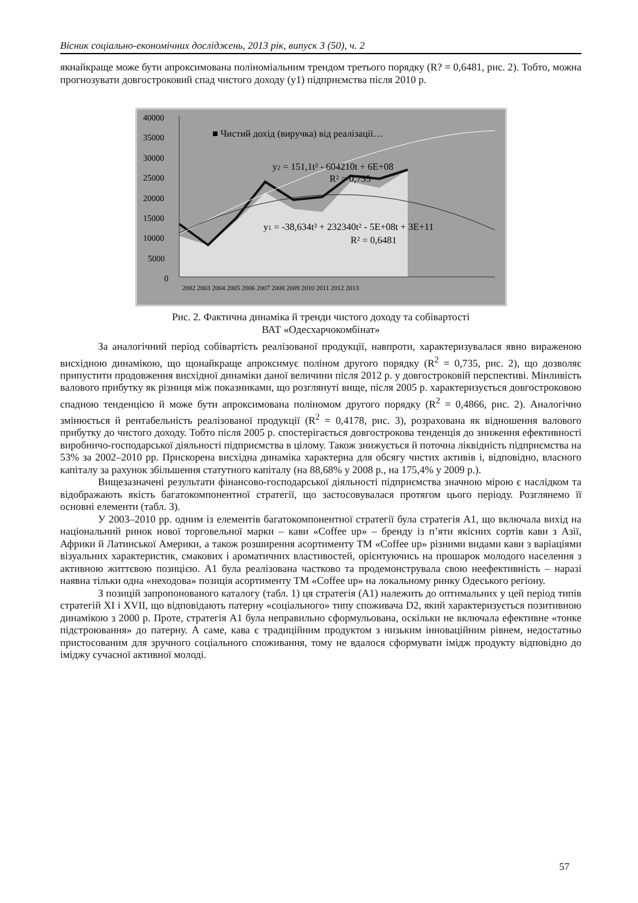Вісник соціально-економічних досліджень, 2013 рік, випуск 3 (50), ч. 2
якнайкраще може бути апроксимована поліноміальним трендом третього порядку (R? = 0,6481, рис. 2). Тобто, можна прогнозувати довгостроковий спад чистого доходу (y1) підприємства після 2010 р.
40000
35000
30000
25000
20000
15000
10000
5000
0
■ Чистий дохід (виручка) від реалізації…
y2 = 151,1t² - 604210t + 6E+08
R² = 0,735
y1 = -38,634t³ + 232340t² - 5E+08t + 3E+11
R² = 0,6481
2002 2003 2004 2005 2006 2007 2008 2009 2010 2011 2012 2013
Рис. 2. Фактична динаміка й тренди чистого доходу та собівартості
ВАТ «Одесхарчокомбінат»
За аналогічний період собівартість реалізованої продукції, навпроти, характеризувалася явно вираженою висхідною динамікою, що щонайкраще апроксимує поліном другого порядку (R<sup>2</sup> = 0,735, рис. 2), що дозволяє припустити продовження висхідної динаміки даної величини після 2012 р. у довгостроковій перспективі. Мінливість валового прибутку як різниця між показниками, що розглянуті вище, після 2005 р. характеризується довгостроковою спадною тенденцією й може бути апроксимована поліномом другого порядку (R<sup>2</sup> = 0,4866, рис. 2). Аналогічно змінюється й рентабельність реалізованої продукції (R<sup>2</sup> = 0,4178, рис. 3), розрахована як відношення валового прибутку до чистого доходу. Тобто після 2005 р. спостерігається довгострокова тенденція до зниження ефективності виробничо-господарської діяльності підприємства в цілому. Також знижується й поточна ліквідність підприємства на 53% за 2002–2010 рр. Прискорена висхідна динаміка характерна для обсягу чистих активів і, відповідно, власного капіталу за рахунок збільшення статутного капіталу (на 88,68% у 2008 р., на 175,4% у 2009 р.).
Вищезазначені результати фінансово-господарської діяльності підприємства значною мірою є наслідком та відображають якість багатокомпонентної стратегії, що застосовувалася протягом цього періоду. Розглянемо її основні елементи (табл. 3).
У 2003–2010 рр. одним із елементів багатокомпонентної стратегії була стратегія А1, що включала вихід на національний ринок нової торговельної марки – кави «Coffee up» – бренду із п’яти якісних сортів кави з Азії, Африки й Латинської Америки, а також розширення асортименту ТМ «Coffee up» різними видами кави з варіаціями візуальних характеристик, смакових і ароматичних властивостей, орієнтуючись на прошарок молодого населення з активною життєвою позицією. А1 була реалізована частково та продемонструвала свою неефективність – наразі наявна тільки одна «неходова» позиція асортименту ТМ «Coffee up» на локальному ринку Одеського регіону.
З позицій запропонованого каталогу (табл. 1) ця стратегія (А1) належить до оптимальних у цей період типів стратегій XI і XVII, що відповідають патерну «соціального» типу споживача D2, який характеризується позитивною динамікою з 2000 р. Проте, стратегія А1 була неправильно сформульована, оскільки не включала ефективне «тонке підстроювання» до патерну. А саме, кава є традиційним продуктом з низьким інноваційним рівнем, недостатньо пристосованим для зручного соціального споживання, тому не вдалося сформувати імідж продукту відповідно до іміджу сучасної активної молоді.
57